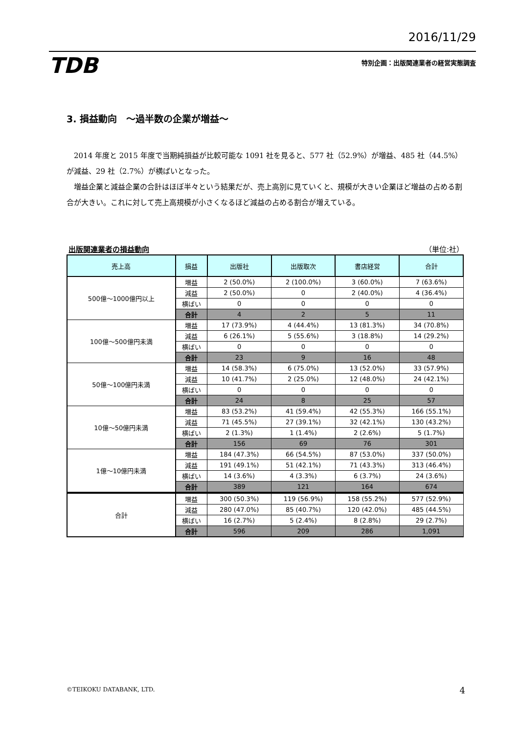2016/11/29
TDB 特別企画：出版関連業者の経営実態調査
3. 損益動向　～過半数の企業が増益～
2014 年度と 2015 年度で当期純損益が比較可能な 1091 社を見ると、577 社（52.9%）が増益、485 社（44.5%）が減益、29 社（2.7%）が横ばいとなった。
増益企業と減益企業の合計はほぼ半々という結果だが、売上高別に見ていくと、規模が大きい企業ほど増益の占める割合が大きい。これに対して売上高規模が小さくなるほど減益の占める割合が増えている。
出版関連業者の損益動向 （単位:社）
| 売上高 | 損益 | 出版社 | 出版取次 | 書店経営 | 合計 |
| --- | --- | --- | --- | --- | --- |
| 500億～1000億円以上 | 増益 | 2 (50.0%) | 2 (100.0%) | 3 (60.0%) | 7 (63.6%) |
| | 減益 | 2 (50.0%) | 0 | 2 (40.0%) | 4 (36.4%) |
| | 横ばい | 0 | 0 | 0 | 0 |
| | 合計 | 4 | 2 | 5 | 11 |
| 100億～500億円未満 | 増益 | 17 (73.9%) | 4 (44.4%) | 13 (81.3%) | 34 (70.8%) |
| | 減益 | 6 (26.1%) | 5 (55.6%) | 3 (18.8%) | 14 (29.2%) |
| | 横ばい | 0 | 0 | 0 | 0 |
| | 合計 | 23 | 9 | 16 | 48 |
| 50億～100億円未満 | 増益 | 14 (58.3%) | 6 (75.0%) | 13 (52.0%) | 33 (57.9%) |
| | 減益 | 10 (41.7%) | 2 (25.0%) | 12 (48.0%) | 24 (42.1%) |
| | 横ばい | 0 | 0 | 0 | 0 |
| | 合計 | 24 | 8 | 25 | 57 |
| 10億～50億円未満 | 増益 | 83 (53.2%) | 41 (59.4%) | 42 (55.3%) | 166 (55.1%) |
| | 減益 | 71 (45.5%) | 27 (39.1%) | 32 (42.1%) | 130 (43.2%) |
| | 横ばい | 2 (1.3%) | 1 (1.4%) | 2 (2.6%) | 5 (1.7%) |
| | 合計 | 156 | 69 | 76 | 301 |
| 1億～10億円未満 | 増益 | 184 (47.3%) | 66 (54.5%) | 87 (53.0%) | 337 (50.0%) |
| | 減益 | 191 (49.1%) | 51 (42.1%) | 71 (43.3%) | 313 (46.4%) |
| | 横ばい | 14 (3.6%) | 4 (3.3%) | 6 (3.7%) | 24 (3.6%) |
| | 合計 | 389 | 121 | 164 | 674 |
| 合計 | 増益 | 300 (50.3%) | 119 (56.9%) | 158 (55.2%) | 577 (52.9%) |
| | 減益 | 280 (47.0%) | 85 (40.7%) | 120 (42.0%) | 485 (44.5%) |
| | 横ばい | 16 (2.7%) | 5 (2.4%) | 8 (2.8%) | 29 (2.7%) |
| | 合計 | 596 | 209 | 286 | 1,091 |
©TEIKOKU DATABANK, LTD. 4